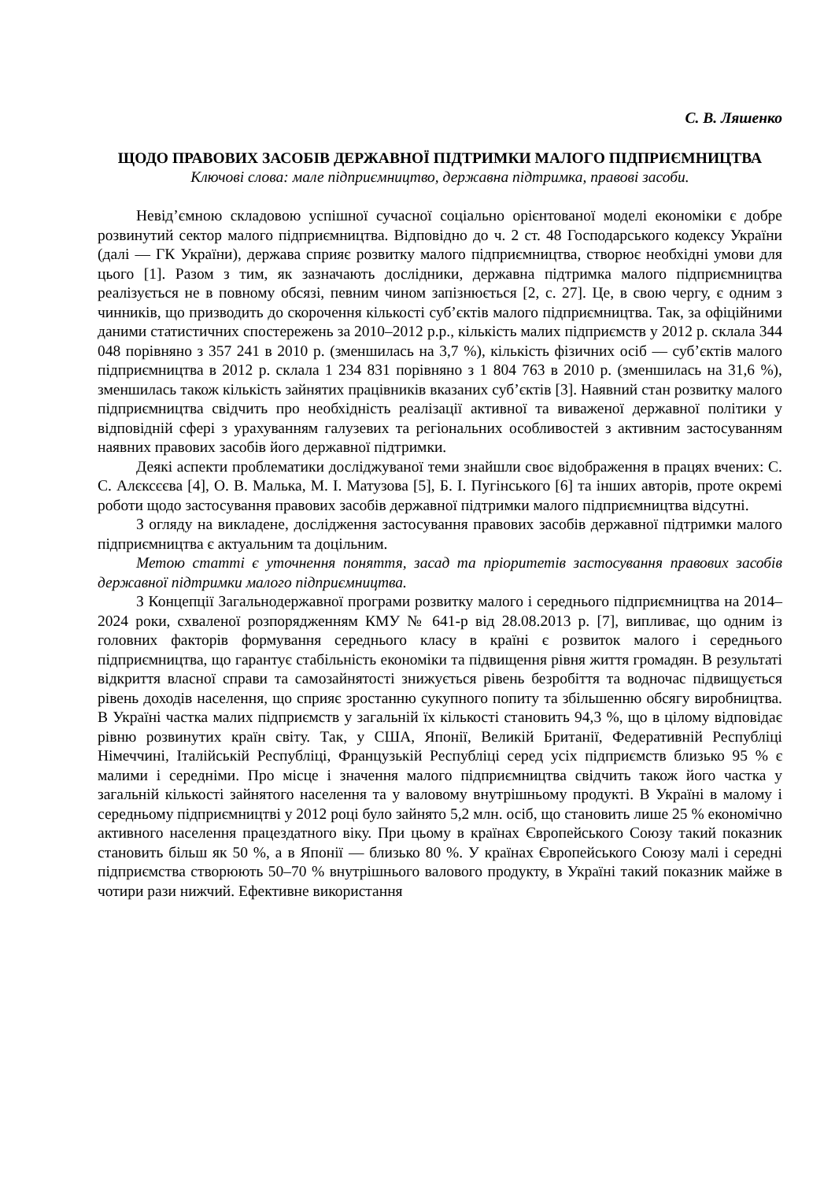С. В. Ляшенко
ЩОДО ПРАВОВИХ ЗАСОБІВ ДЕРЖАВНОЇ ПІДТРИМКИ МАЛОГО ПІДПРИЄМНИЦТВА
Ключові слова: мале підприємництво, державна підтримка, правові засоби.
Невід’ємною складовою успішної сучасної соціально орієнтованої моделі економіки є добре розвинутий сектор малого підприємництва. Відповідно до ч. 2 ст. 48 Господарського кодексу України (далі — ГК України), держава сприяє розвитку малого підприємництва, створює необхідні умови для цього [1]. Разом з тим, як зазначають дослідники, державна підтримка малого підприємництва реалізується не в повному обсязі, певним чином запізнюється [2, с. 27]. Це, в свою чергу, є одним з чинників, що призводить до скорочення кількості суб’єктів малого підприємництва. Так, за офіційними даними статистичних спостережень за 2010–2012 р.р., кількість малих підприємств у 2012 р. склала 344 048 порівняно з 357 241 в 2010 р. (зменшилась на 3,7 %), кількість фізичних осіб — суб’єктів малого підприємництва в 2012 р. склала 1 234 831 порівняно з 1 804 763 в 2010 р. (зменшилась на 31,6 %), зменшилась також кількість зайнятих працівників вказаних суб’єктів [3]. Наявний стан розвитку малого підприємництва свідчить про необхідність реалізації активної та виваженої державної політики у відповідній сфері з урахуванням галузевих та регіональних особливостей з активним застосуванням наявних правових засобів його державної підтримки.
Деякі аспекти проблематики досліджуваної теми знайшли своє відображення в працях вчених: С. С. Алєксєєва [4], О. В. Малька, М. І. Матузова [5], Б. І. Пугінського [6] та інших авторів, проте окремі роботи щодо застосування правових засобів державної підтримки малого підприємництва відсутні.
З огляду на викладене, дослідження застосування правових засобів державної підтримки малого підприємництва є актуальним та доцільним.
Метою статті є уточнення поняття, засад та пріоритетів застосування правових засобів державної підтримки малого підприємництва.
З Концепції Загальнодержавної програми розвитку малого і середнього підприємництва на 2014–2024 роки, схваленої розпорядженням КМУ № 641-р від 28.08.2013 р. [7], випливає, що одним із головних факторів формування середнього класу в країні є розвиток малого і середнього підприємництва, що гарантує стабільність економіки та підвищення рівня життя громадян. В результаті відкриття власної справи та самозайнятості знижується рівень безробіття та водночас підвищується рівень доходів населення, що сприяє зростанню сукупного попиту та збільшенню обсягу виробництва. В Україні частка малих підприємств у загальній їх кількості становить 94,3 %, що в цілому відповідає рівню розвинутих країн світу. Так, у США, Японії, Великій Британії, Федеративній Республіці Німеччині, Італійській Республіці, Французькій Республіці серед усіх підприємств близько 95 % є малими і середніми. Про місце і значення малого підприємництва свідчить також його частка у загальній кількості зайнятого населення та у валовому внутрішньому продукті. В Україні в малому і середньому підприємництві у 2012 році було зайнято 5,2 млн. осіб, що становить лише 25 % економічно активного населення працездатного віку. При цьому в країнах Європейського Союзу такий показник становить більш як 50 %, а в Японії — близько 80 %. У країнах Європейського Союзу малі і середні підприємства створюють 50–70 % внутрішнього валового продукту, в Україні такий показник майже в чотири рази нижчий. Ефективне використання